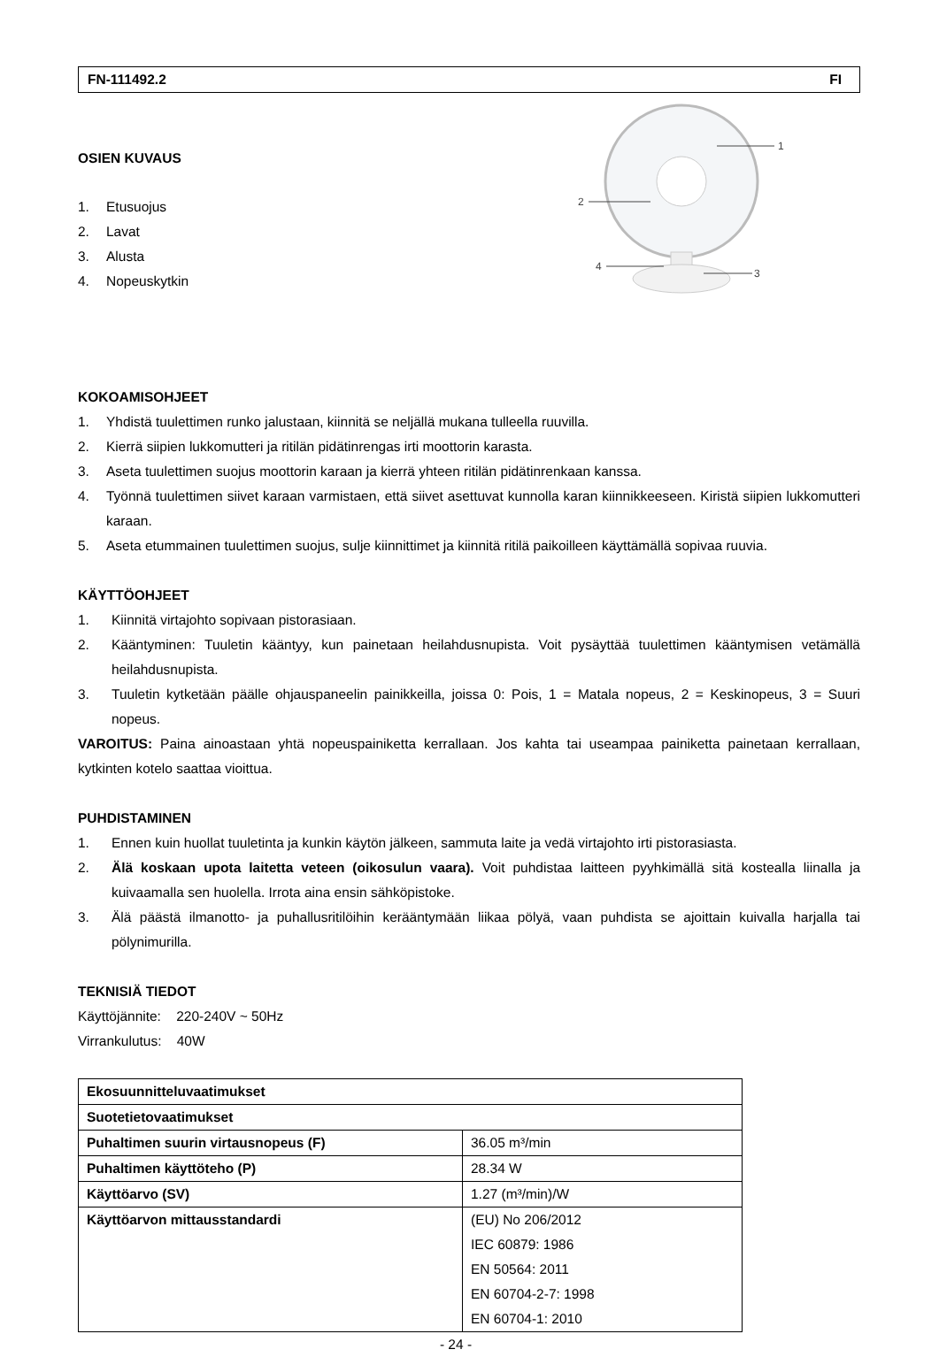FN-111492.2 FI
OSIEN KUVAUS
1. Etusuojus
2. Lavat
3. Alusta
4. Nopeuskytkin
KOKOAMISOHJEET
1. Yhdistä tuulettimen runko jalustaan, kiinnitä se neljällä mukana tulleella ruuvilla.
2. Kierrä siipien lukkomutteri ja ritilän pidätinrengas irti moottorin karasta.
3. Aseta tuulettimen suojus moottorin karaan ja kierrä yhteen ritilän pidätinrenkaan kanssa.
4. Työnnä tuulettimen siivet karaan varmistaen, että siivet asettuvat kunnolla karan kiinnikkeeseen. Kiristä siipien lukkomutteri karaan.
5. Aseta etummainen tuulettimen suojus, sulje kiinnittimet ja kiinnitä ritilä paikoilleen käyttämällä sopivaa ruuvia.
KÄYTTÖOHJEET
1. Kiinnitä virtajohto sopivaan pistorasiaan.
2. Kääntyminen: Tuuletin kääntyy, kun painetaan heilahdusnupista. Voit pysäyttää tuulettimen kääntymisen vetämällä heilahdusnupista.
3. Tuuletin kytketään päälle ohjauspaneelin painikkeilla, joissa 0: Pois, 1 = Matala nopeus, 2 = Keskinopeus, 3 = Suuri nopeus.
VAROITUS: Paina ainoastaan yhtä nopeuspainiketta kerrallaan. Jos kahta tai useampaa painiketta painetaan kerrallaan, kytkinten kotelo saattaa vioittua.
PUHDISTAMINEN
1. Ennen kuin huollat tuuletinta ja kunkin käytön jälkeen, sammuta laite ja vedä virtajohto irti pistorasiasta.
2. Älä koskaan upota laitetta veteen (oikosulun vaara). Voit puhdistaa laitteen pyyhkimällä sitä kostealla liinalla ja kuivaamalla sen huolella. Irrota aina ensin sähköpistoke.
3. Älä päästä ilmanotto- ja puhallusritilöihin kerääntymään liikaa pölyä, vaan puhdista se ajoittain kuivalla harjalla tai pölynimurilla.
TEKNISIÄ TIEDOT
Käyttöjännite: 220-240V ~ 50Hz
Virrankulutus: 40W
| Ekosuunnitteluvaatimukset | |
| Suotetietovaatimukset | |
| Puhaltimen suurin virtausnopeus (F) | 36.05 m³/min |
| Puhaltimen käyttöteho (P) | 28.34 W |
| Käyttöarvo (SV) | 1.27 (m³/min)/W |
| Käyttöarvon mittausstandardi | (EU) No 206/2012 IEC 60879: 1986 EN 50564: 2011 EN 60704-2-7: 1998 EN 60704-1: 2010 |
- 24 -
1
2
3
4